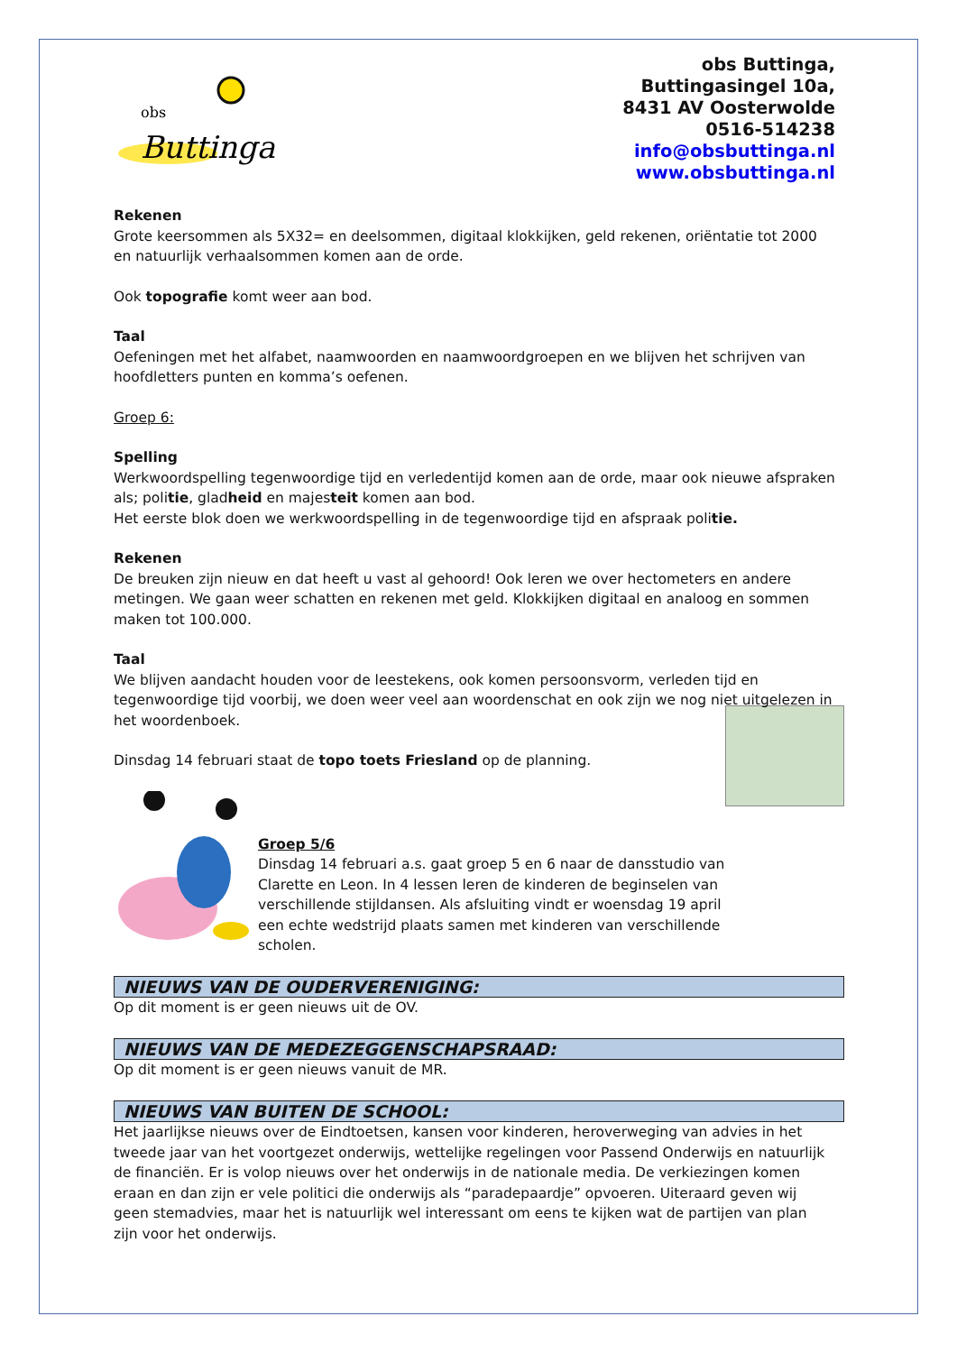obs
Buttinga
obs Buttinga,
Buttingasingel 10a,
8431 AV Oosterwolde
0516-514238
info@obsbuttinga.nl
www.obsbuttinga.nl
Rekenen
Grote keersommen als 5X32= en deelsommen, digitaal klokkijken, geld rekenen, oriëntatie tot 2000 en natuurlijk verhaalsommen komen aan de orde.
Ook topografie komt weer aan bod.
Taal
Oefeningen met het alfabet, naamwoorden en naamwoordgroepen en we blijven het schrijven van hoofdletters punten en komma’s oefenen.
Groep 6:
Spelling
Werkwoordspelling tegenwoordige tijd en verledentijd komen aan de orde, maar ook nieuwe afspraken als; politie, gladheid en majesteit komen aan bod.
Het eerste blok doen we werkwoordspelling in de tegenwoordige tijd en afspraak politie.
Rekenen
De breuken zijn nieuw en dat heeft u vast al gehoord! Ook leren we over hectometers en andere metingen. We gaan weer schatten en rekenen met geld. Klokkijken digitaal en analoog en sommen maken tot 100.000.
Taal
We blijven aandacht houden voor de leestekens, ook komen persoonsvorm, verleden tijd en tegenwoordige tijd voorbij, we doen weer veel aan woordenschat en ook zijn we nog niet uitgelezen in het woordenboek.
Dinsdag 14 februari staat de topo toets Friesland op de planning.
Groep 5/6
Dinsdag 14 februari a.s. gaat groep 5 en 6 naar de dansstudio van Clarette en Leon. In 4 lessen leren de kinderen de beginselen van verschillende stijldansen. Als afsluiting vindt er woensdag 19 april een echte wedstrijd plaats samen met kinderen van verschillende scholen.
NIEUWS VAN DE OUDERVERENIGING:
Op dit moment is er geen nieuws uit de OV.
NIEUWS VAN DE MEDEZEGGENSCHAPSRAAD:
Op dit moment is er geen nieuws vanuit de MR.
NIEUWS VAN BUITEN DE SCHOOL:
Het jaarlijkse nieuws over de Eindtoetsen, kansen voor kinderen, heroverweging van advies in het tweede jaar van het voortgezet onderwijs, wettelijke regelingen voor Passend Onderwijs en natuurlijk de financiën. Er is volop nieuws over het onderwijs in de nationale media. De verkiezingen komen eraan en dan zijn er vele politici die onderwijs als “paradepaardje” opvoeren. Uiteraard geven wij geen stemadvies, maar het is natuurlijk wel interessant om eens te kijken wat de partijen van plan zijn voor het onderwijs.